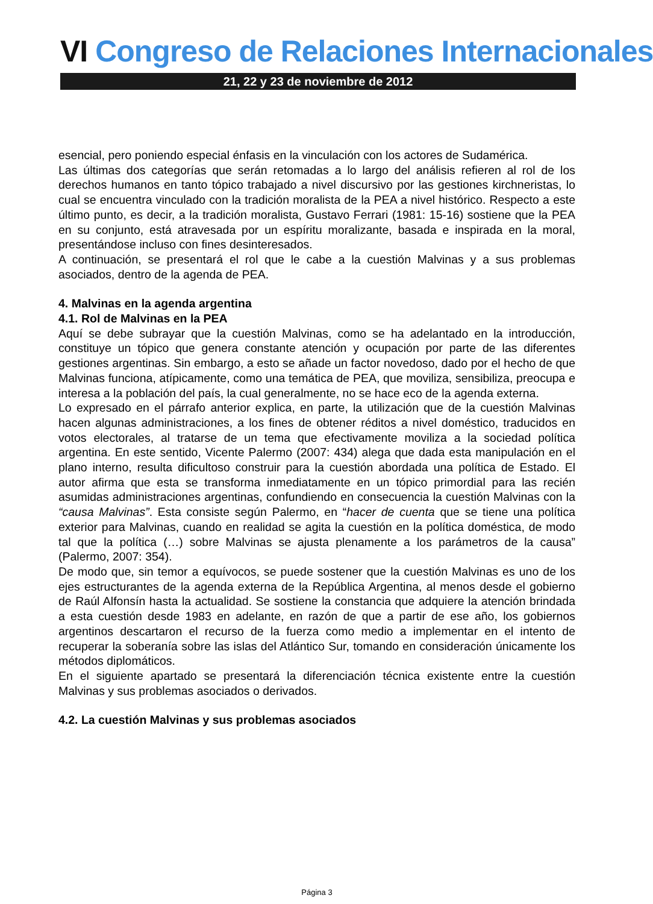VI Congreso de Relaciones Internacionales
21, 22 y 23 de noviembre de 2012
esencial, pero poniendo especial énfasis en la vinculación con los actores de Sudamérica.
Las últimas dos categorías que serán retomadas a lo largo del análisis refieren al rol de los derechos humanos en tanto tópico trabajado a nivel discursivo por las gestiones kirchneristas, lo cual se encuentra vinculado con la tradición moralista de la PEA a nivel histórico. Respecto a este último punto, es decir, a la tradición moralista, Gustavo Ferrari (1981: 15-16) sostiene que la PEA en su conjunto, está atravesada por un espíritu moralizante, basada e inspirada en la moral, presentándose incluso con fines desinteresados.
A continuación, se presentará el rol que le cabe a la cuestión Malvinas y a sus problemas asociados, dentro de la agenda de PEA.
4. Malvinas en la agenda argentina
4.1. Rol de Malvinas en la PEA
Aquí se debe subrayar que la cuestión Malvinas, como se ha adelantado en la introducción, constituye un tópico que genera constante atención y ocupación por parte de las diferentes gestiones argentinas. Sin embargo, a esto se añade un factor novedoso, dado por el hecho de que Malvinas funciona, atípicamente, como una temática de PEA, que moviliza, sensibiliza, preocupa e interesa a la población del país, la cual generalmente, no se hace eco de la agenda externa.
Lo expresado en el párrafo anterior explica, en parte, la utilización que de la cuestión Malvinas hacen algunas administraciones, a los fines de obtener réditos a nivel doméstico, traducidos en votos electorales, al tratarse de un tema que efectivamente moviliza a la sociedad política argentina. En este sentido, Vicente Palermo (2007: 434) alega que dada esta manipulación en el plano interno, resulta dificultoso construir para la cuestión abordada una política de Estado. El autor afirma que esta se transforma inmediatamente en un tópico primordial para las recién asumidas administraciones argentinas, confundiendo en consecuencia la cuestión Malvinas con la “causa Malvinas”. Esta consiste según Palermo, en “hacer de cuenta que se tiene una política exterior para Malvinas, cuando en realidad se agita la cuestión en la política doméstica, de modo tal que la política (…) sobre Malvinas se ajusta plenamente a los parámetros de la causa” (Palermo, 2007: 354).
De modo que, sin temor a equívocos, se puede sostener que la cuestión Malvinas es uno de los ejes estructurantes de la agenda externa de la República Argentina, al menos desde el gobierno de Raúl Alfonsín hasta la actualidad. Se sostiene la constancia que adquiere la atención brindada a esta cuestión desde 1983 en adelante, en razón de que a partir de ese año, los gobiernos argentinos descartaron el recurso de la fuerza como medio a implementar en el intento de recuperar la soberanía sobre las islas del Atlántico Sur, tomando en consideración únicamente los métodos diplomáticos.
En el siguiente apartado se presentará la diferenciación técnica existente entre la cuestión Malvinas y sus problemas asociados o derivados.
4.2. La cuestión Malvinas y sus problemas asociados
Página 3